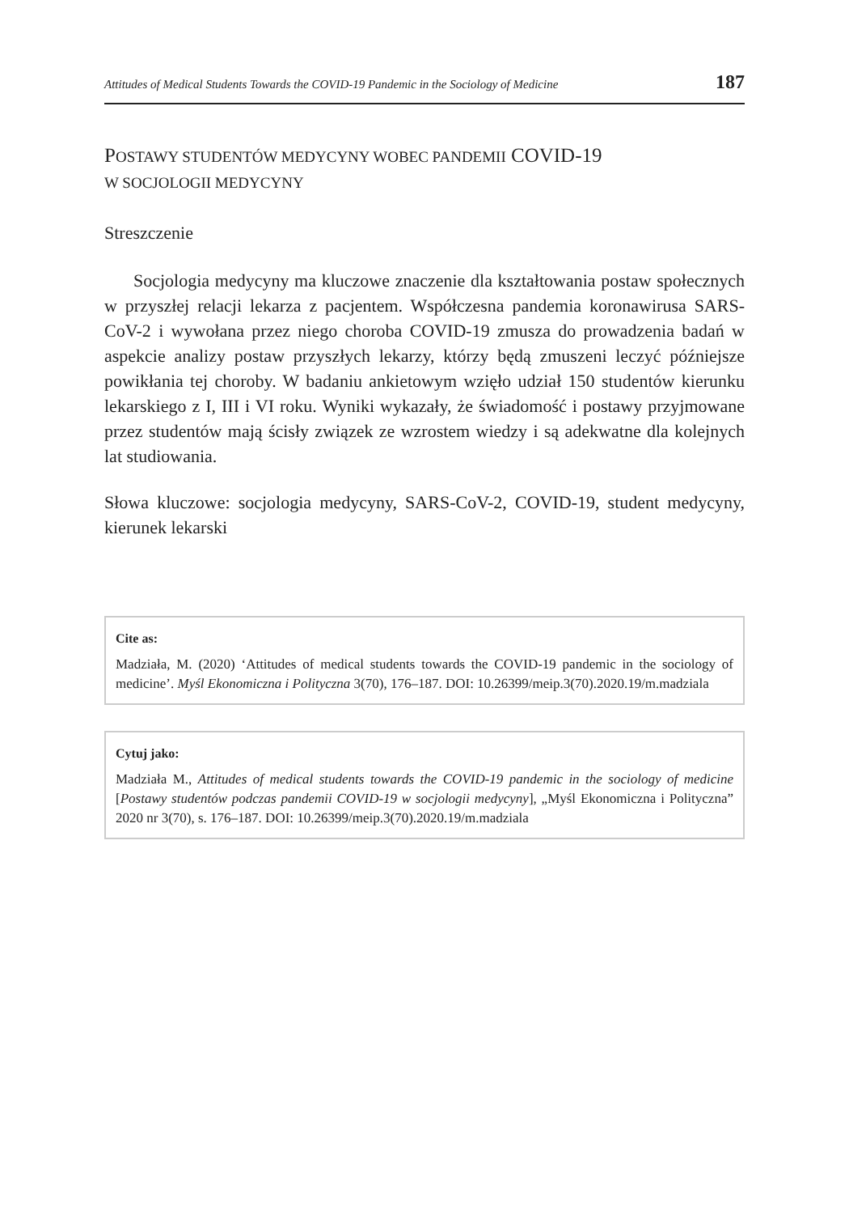Attitudes of Medical Students Towards the COVID-19 Pandemic in the Sociology of Medicine 187
POSTAWY STUDENTÓW MEDYCYNY WOBEC PANDEMII COVID-19
W SOCJOLOGII MEDYCYNY
Streszczenie
Socjologia medycyny ma kluczowe znaczenie dla kształtowania postaw społecznych w przyszłej relacji lekarza z pacjentem. Współczesna pandemia koronawirusa SARS-CoV-2 i wywołana przez niego choroba COVID-19 zmusza do prowadzenia badań w aspekcie analizy postaw przyszłych lekarzy, którzy będą zmuszeni leczyć późniejsze powikłania tej choroby. W badaniu ankietowym wzięło udział 150 studentów kierunku lekarskiego z I, III i VI roku. Wyniki wykazały, że świadomość i postawy przyjmowane przez studentów mają ścisły związek ze wzrostem wiedzy i są adekwatne dla kolejnych lat studiowania.
Słowa kluczowe: socjologia medycyny, SARS-CoV-2, COVID-19, student medycyny, kierunek lekarski
Cite as:
Madziała, M. (2020) ‘Attitudes of medical students towards the COVID-19 pandemic in the sociology of medicine’. Myśl Ekonomiczna i Polityczna 3(70), 176–187. DOI: 10.26399/meip.3(70).2020.19/m.madziala
Cytuj jako:
Madziała M., Attitudes of medical students towards the COVID-19 pandemic in the sociology of medicine [Postawy studentów podczas pandemii COVID-19 w socjologii medycyny], „Myśl Ekonomiczna i Polityczna” 2020 nr 3(70), s. 176–187. DOI: 10.26399/meip.3(70).2020.19/m.madziala